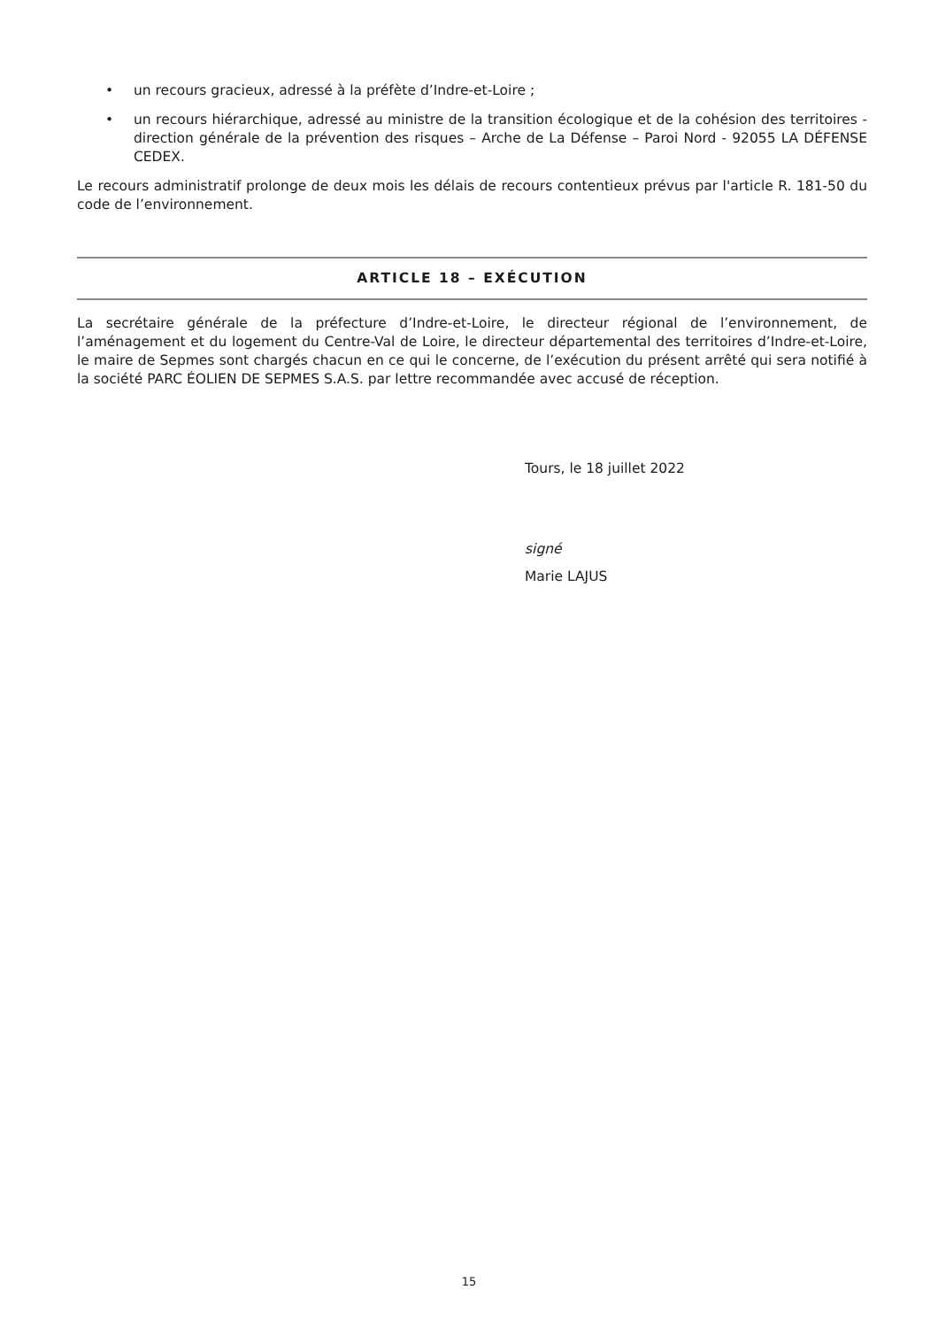• un recours gracieux, adressé à la préfète d’Indre-et-Loire ;
• un recours hiérarchique, adressé au ministre de la transition écologique et de la cohésion des territoires - direction générale de la prévention des risques – Arche de La Défense – Paroi Nord - 92055 LA DÉFENSE CEDEX.
Le recours administratif prolonge de deux mois les délais de recours contentieux prévus par l'article R. 181-50 du code de l’environnement.
ARTICLE 18 – EXÉCUTION
La secrétaire générale de la préfecture d’Indre-et-Loire, le directeur régional de l’environnement, de l’aménagement et du logement du Centre-Val de Loire, le directeur départemental des territoires d’Indre-et-Loire, le maire de Sepmes sont chargés chacun en ce qui le concerne, de l’exécution du présent arrêté qui sera notifié à la société PARC ÉOLIEN DE SEPMES S.A.S. par lettre recommandée avec accusé de réception.
Tours, le 18 juillet 2022
signé
Marie LAJUS
15